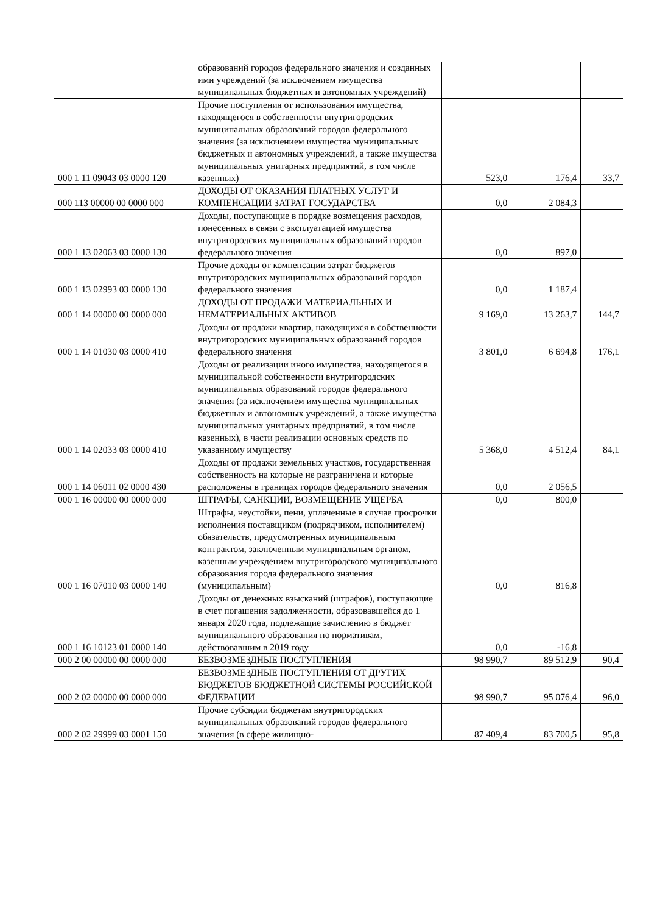| | образований городов федерального значения и созданных ими учреждений (за исключением имущества муниципальных бюджетных и автономных учреждений) | | | |
| 000 1 11 09043 03 0000 120 | Прочие поступления от использования имущества, находящегося в собственности внутригородских муниципальных образований городов федерального значения (за исключением имущества муниципальных бюджетных и автономных учреждений, а также имущества муниципальных унитарных предприятий, в том числе казенных) | 523,0 | 176,4 | 33,7 |
| 000 113 00000 00 0000 000 | ДОХОДЫ ОТ ОКАЗАНИЯ ПЛАТНЫХ УСЛУГ И КОМПЕНСАЦИИ ЗАТРАТ ГОСУДАРСТВА | 0,0 | 2 084,3 | |
| 000 1 13 02063 03 0000 130 | Доходы, поступающие в порядке возмещения расходов, понесенных в связи с эксплуатацией имущества внутригородских муниципальных образований городов федерального значения | 0,0 | 897,0 | |
| 000 1 13 02993 03 0000 130 | Прочие доходы от компенсации затрат бюджетов внутригородских муниципальных образований городов федерального значения | 0,0 | 1 187,4 | |
| 000 1 14 00000 00 0000 000 | ДОХОДЫ ОТ ПРОДАЖИ МАТЕРИАЛЬНЫХ И НЕМАТЕРИАЛЬНЫХ АКТИВОВ | 9 169,0 | 13 263,7 | 144,7 |
| 000 1 14 01030 03 0000 410 | Доходы от продажи квартир, находящихся в собственности внутригородских муниципальных образований городов федерального значения | 3 801,0 | 6 694,8 | 176,1 |
| 000 1 14 02033 03 0000 410 | Доходы от реализации иного имущества, находящегося в муниципальной собственности внутригородских муниципальных образований городов федерального значения (за исключением имущества муниципальных бюджетных и автономных учреждений, а также имущества муниципальных унитарных предприятий, в том числе казенных), в части реализации основных средств по указанному имуществу | 5 368,0 | 4 512,4 | 84,1 |
| 000 1 14 06011 02 0000 430 | Доходы от продажи земельных участков, государственная собственность на которые не разграничена и которые расположены в границах городов федерального значения | 0,0 | 2 056,5 | |
| 000 1 16 00000 00 0000 000 | ШТРАФЫ, САНКЦИИ, ВОЗМЕЩЕНИЕ УЩЕРБА | 0,0 | 800,0 | |
| 000 1 16 07010 03 0000 140 | Штрафы, неустойки, пени, уплаченные в случае просрочки исполнения поставщиком (подрядчиком, исполнителем) обязательств, предусмотренных муниципальным контрактом, заключенным муниципальным органом, казенным учреждением внутригородского муниципального образования города федерального значения (муниципальным) | 0,0 | 816,8 | |
| 000 1 16 10123 01 0000 140 | Доходы от денежных взысканий (штрафов), поступающие в счет погашения задолженности, образовавшейся до 1 января 2020 года, подлежащие зачислению в бюджет муниципального образования по нормативам, действовавшим в 2019 году | 0,0 | -16,8 | |
| 000 2 00 00000 00 0000 000 | БЕЗВОЗМЕЗДНЫЕ ПОСТУПЛЕНИЯ | 98 990,7 | 89 512,9 | 90,4 |
| 000 2 02 00000 00 0000 000 | БЕЗВОЗМЕЗДНЫЕ ПОСТУПЛЕНИЯ ОТ ДРУГИХ БЮДЖЕТОВ БЮДЖЕТНОЙ СИСТЕМЫ РОССИЙСКОЙ ФЕДЕРАЦИИ | 98 990,7 | 95 076,4 | 96,0 |
| 000 2 02 29999 03 0001 150 | Прочие субсидии бюджетам внутригородских муниципальных образований городов федерального значения (в сфере жилищно- | 87 409,4 | 83 700,5 | 95,8 |